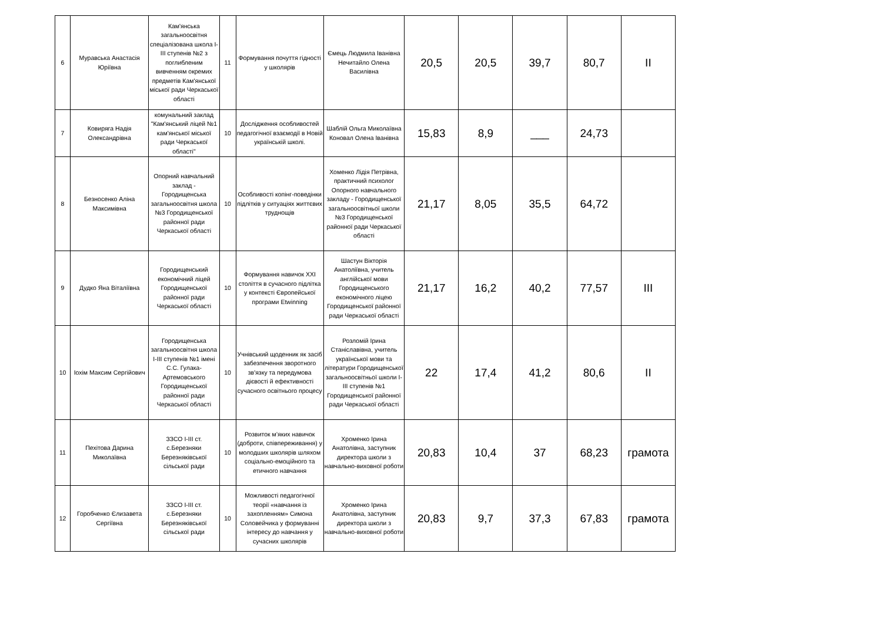| 6 | Муравська Анастасія Юріївна | Кам'янська загальноосвітня спеціалізована школа І-ІІІ ступенів №2 з поглибленим вивченням окремих предметів Кам'янської міської ради Черкаської області | 11 | Формування почуття гідності у школярів | Ємець Людмила Іванівна Нечитайло Олена Василівна | 20,5 | 20,5 | 39,7 | 80,7 | II |
| 7 | Ковиряга Надія Олександрівна | комунальний заклад "Кам'янський ліцей №1 кам'янської міської ради Черкаської області" | 10 | Дослідження особливостей педагогічної взаємодії в Новій українській школі. | Шаблій Ольга Миколаївна Коновал Олена Іванівна | 15,83 | 8,9 | ___ | 24,73 | |
| 8 | Безносенко Аліна Максимівна | Опорний навчальний заклад - Городищенська загальноосвітня школа №3 Городищенської районної ради Черкаської області | 10 | Особливості копінг-поведінки підлітків у ситуаціях життєвих труднощів | Хоменко Лідія Петрівна, практичний психолог Опорного навчального закладу - Городищенської загальноосвітньої школи №3 Городищенської районної ради Черкаської області | 21,17 | 8,05 | 35,5 | 64,72 | |
| 9 | Дудко Яна Віталіївна | Городищенський економічний ліцей Городищенської районної ради Черкаської області | 10 | Формування навичок XXI століття в сучасного підлітка у контексті Європейської програми Etwinning | Шастун Вікторія Анатоліївна, учитель англійської мови Городищенського економічного ліцею Городищенської районної ради Черкаської області | 21,17 | 16,2 | 40,2 | 77,57 | III |
| 10 | Іохім Максим Сергійович | Городищенська загальноосвітня школа І-ІІІ ступенів №1 імені С.С. Гулака-Артемовського Городищенської районної ради Черкаської області | 10 | Учнівський щоденник як засіб забезпечення зворотного зв'язку та передумова дієвості й ефективності сучасного освітнього процесу | Розломій Ірина Станіславівна, учитель української мови та літератури Городищенської загальноосвітньої школи І-ІІІ ступенів №1 Городищенської районної ради Черкаської області | 22 | 17,4 | 41,2 | 80,6 | II |
| 11 | Пехітова Дарина Миколаївна | ЗЗСО І-ІІІ ст. с.Березняки Березняківської сільської ради | 10 | Розвиток м’яких навичок (доброти, співпереживання) у молодших школярів шляхом соціально-емоційного та етичного навчання | Хроменко Ірина Анатолівна, заступник директора школи з навчально-виховної роботи | 20,83 | 10,4 | 37 | 68,23 | грамота |
| 12 | Горобченко Єлизавета Сергіївна | ЗЗСО І-ІІІ ст. с.Березняки Березняківської сільської ради | 10 | Можливості педагогічної теорії «навчання із захопленням» Симона Соловейчика у формуванні інтересу до навчання у сучасних школярів | Хроменко Ірина Анатолівна, заступник директора школи з навчально-виховної роботи | 20,83 | 9,7 | 37,3 | 67,83 | грамота |